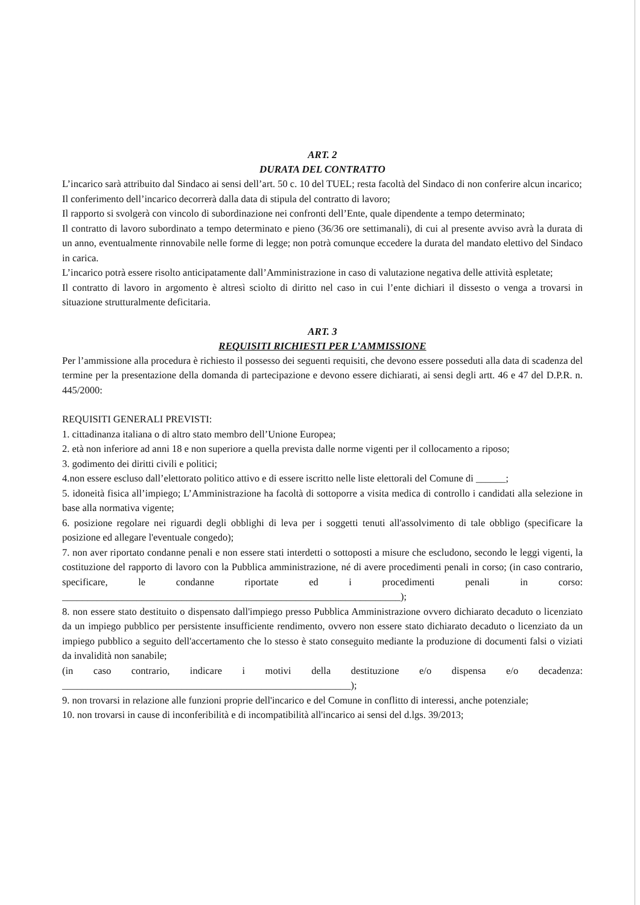ART. 2
DURATA DEL CONTRATTO
L’incarico sarà attribuito dal Sindaco ai sensi dell’art. 50 c. 10 del TUEL; resta facoltà del Sindaco di non conferire alcun incarico;
Il conferimento dell’incarico decorrerà dalla data di stipula del contratto di lavoro;
Il rapporto si svolgerà con vincolo di subordinazione nei confronti dell’Ente, quale dipendente a tempo determinato;
Il contratto di lavoro subordinato a tempo determinato e pieno (36/36 ore settimanali), di cui al presente avviso avrà la durata di un anno, eventualmente rinnovabile nelle forme di legge; non potrà comunque eccedere la durata del mandato elettivo del Sindaco in carica.
L’incarico potrà essere risolto anticipatamente dall’Amministrazione in caso di valutazione negativa delle attività espletate;
Il contratto di lavoro in argomento è altresì sciolto di diritto nel caso in cui l’ente dichiari il dissesto o venga a trovarsi in situazione strutturalmente deficitaria.
ART. 3
REQUISITI RICHIESTI PER L’AMMISSIONE
Per l’ammissione alla procedura è richiesto il possesso dei seguenti requisiti, che devono essere posseduti alla data di scadenza del termine per la presentazione della domanda di partecipazione e devono essere dichiarati, ai sensi degli artt. 46 e 47 del D.P.R. n. 445/2000:
REQUISITI GENERALI PREVISTI:
1. cittadinanza italiana o di altro stato membro dell’Unione Europea;
2. età non inferiore ad anni 18 e non superiore a quella prevista dalle norme vigenti per il collocamento a riposo;
3. godimento dei diritti civili e politici;
4.non essere escluso dall’elettorato politico attivo e di essere iscritto nelle liste elettorali del Comune di ______;
5. idoneità fisica all’impiego; L’Amministrazione ha facoltà di sottoporre a visita medica di controllo i candidati alla selezione in base alla normativa vigente;
6. posizione regolare nei riguardi degli obblighi di leva per i soggetti tenuti all'assolvimento di tale obbligo (specificare la posizione ed allegare l'eventuale congedo);
7. non aver riportato condanne penali e non essere stati interdetti o sottoposti a misure che escludono, secondo le leggi vigenti, la costituzione del rapporto di lavoro con la Pubblica amministrazione, né di avere procedimenti penali in corso; (in caso contrario, specificare, le condanne riportate ed i procedimenti penali in corso: ____________________________________________________________________);
8. non essere stato destituito o dispensato dall'impiego presso Pubblica Amministrazione ovvero dichiarato decaduto o licenziato da un impiego pubblico per persistente insufficiente rendimento, ovvero non essere stato dichiarato decaduto o licenziato da un impiego pubblico a seguito dell'accertamento che lo stesso è stato conseguito mediante la produzione di documenti falsi o viziati da invalidità non sanabile;
(in caso contrario, indicare i motivi della destituzione e/o dispensa e/o decadenza: __________________________________________________________);
9. non trovarsi in relazione alle funzioni proprie dell'incarico e del Comune in conflitto di interessi, anche potenziale;
10. non trovarsi in cause di inconferibilità e di incompatibilità all'incarico ai sensi del d.lgs. 39/2013;